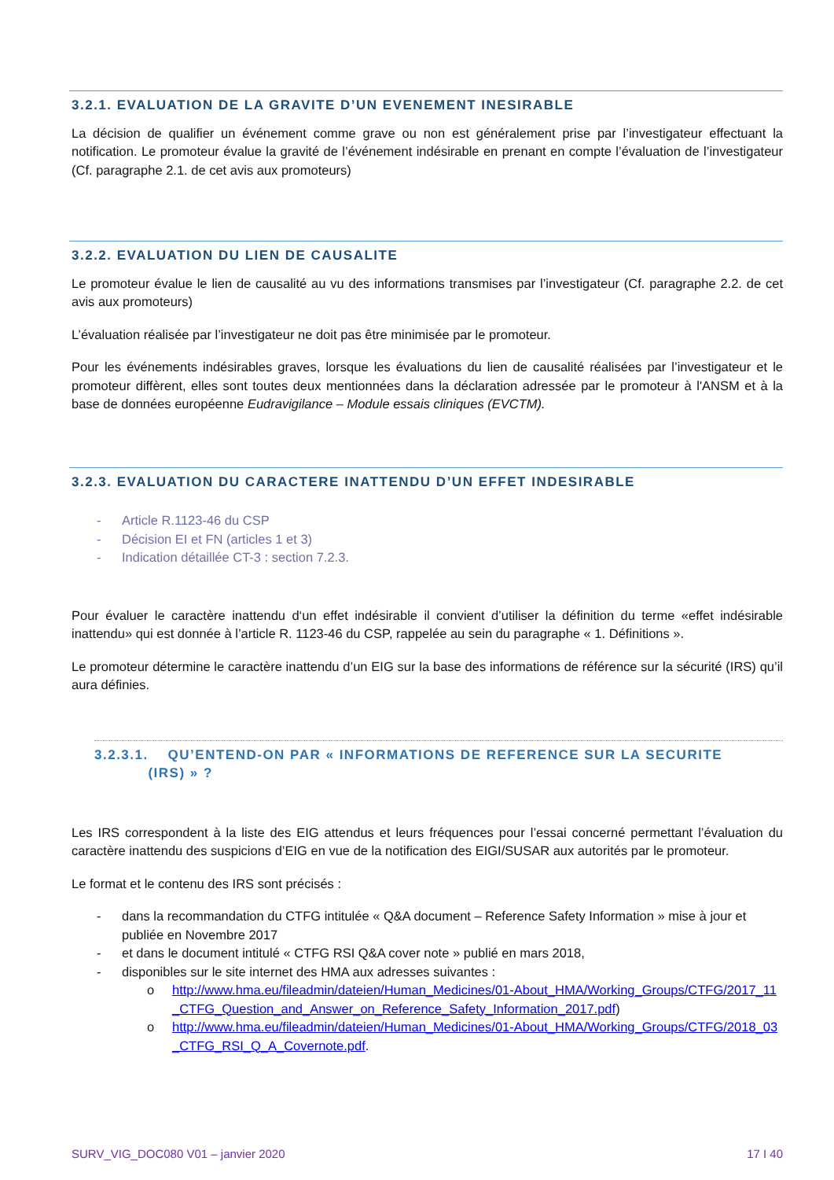3.2.1. EVALUATION DE LA GRAVITE D’UN EVENEMENT INESIRABLE
La décision de qualifier un événement comme grave ou non est généralement prise par l’investigateur effectuant la notification. Le promoteur évalue la gravité de l’événement indésirable en prenant en compte l’évaluation de l’investigateur (Cf. paragraphe 2.1. de cet avis aux promoteurs)
3.2.2. EVALUATION DU LIEN DE CAUSALITE
Le promoteur évalue le lien de causalité au vu des informations transmises par l’investigateur (Cf. paragraphe 2.2. de cet avis aux promoteurs)
L’évaluation réalisée par l’investigateur ne doit pas être minimisée par le promoteur.
Pour les événements indésirables graves, lorsque les évaluations du lien de causalité réalisées par l’investigateur et le promoteur diffèrent, elles sont toutes deux mentionnées dans la déclaration adressée par le promoteur à l'ANSM et à la base de données européenne Eudravigilance – Module essais cliniques (EVCTM).
3.2.3. EVALUATION DU CARACTERE INATTENDU D’UN EFFET INDESIRABLE
- Article R.1123-46 du CSP
- Décision EI et FN (articles 1 et 3)
- Indication détaillée CT-3 : section 7.2.3.
Pour évaluer le caractère inattendu d‘un effet indésirable il convient d’utiliser la définition du terme «effet indésirable inattendu» qui est donnée à l’article R. 1123-46 du CSP, rappelée au sein du paragraphe « 1. Définitions ».
Le promoteur détermine le caractère inattendu d’un EIG sur la base des informations de référence sur la sécurité (IRS) qu’il aura définies.
3.2.3.1. QU’ENTEND-ON PAR « INFORMATIONS DE REFERENCE SUR LA SECURITE
(IRS) » ?
Les IRS correspondent à la liste des EIG attendus et leurs fréquences pour l’essai concerné permettant l’évaluation du caractère inattendu des suspicions d’EIG en vue de la notification des EIGI/SUSAR aux autorités par le promoteur.
Le format et le contenu des IRS sont précisés :
- dans la recommandation du CTFG intitulée « Q&A document – Reference Safety Information » mise à jour et publiée en Novembre 2017
- et dans le document intitulé « CTFG RSI Q&A cover note » publié en mars 2018,
- disponibles sur le site internet des HMA aux adresses suivantes :
o http://www.hma.eu/fileadmin/dateien/Human_Medicines/01-About_HMA/Working_Groups/CTFG/2017_11_CTFG_Question_and_Answer_on_Reference_Safety_Information_2017.pdf)
o http://www.hma.eu/fileadmin/dateien/Human_Medicines/01-About_HMA/Working_Groups/CTFG/2018_03_CTFG_RSI_Q_A_Covernote.pdf.
SURV_VIG_DOC080 V01 – janvier 2020 17 I 40